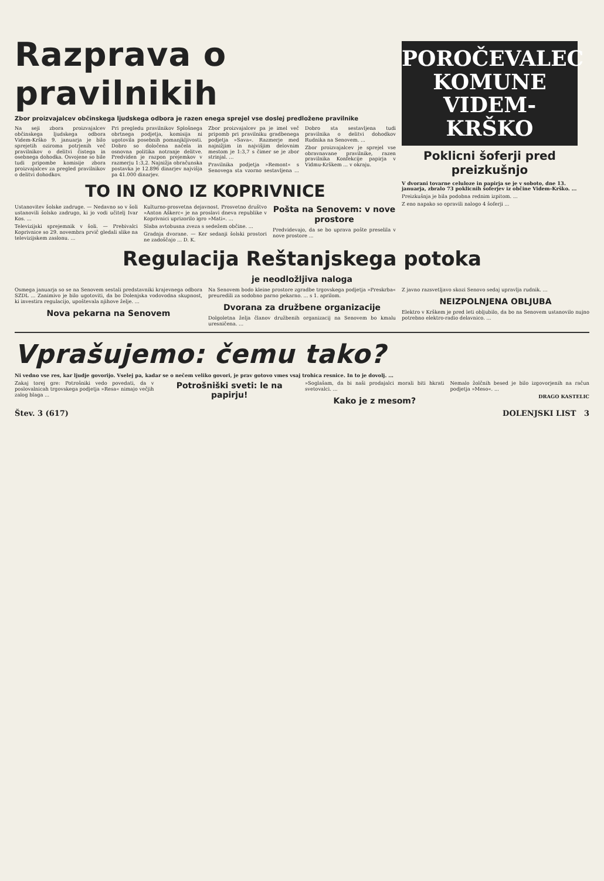Razprava o pravilnikih
Zbor proizvajalcev občinskega ljudskega odbora je razen enega sprejel vse doslej predložene pravilnike
Na seji zbora proizvajalcev občinskega ljudskega odbora Videm-Krško 9. januarja je bilo sprejetih oziroma potrjenih več pravilnikov o delitvi čistega in osebnega dohodka. Osvojene so bile tudi pripombe komisije zbora proizvajalcev za pregled pravilnikov o delitvi dohodkov.
Pri pregledu pravilnikov Splošnega obrtnega podjetja, komisija ni ugotovila posebnih pomanjkljivosti. Dobro so določena načela in osnovna politika notranje delitve. Predviden je razpon prejemkov v razmerju 1:3,2. Najnižja obračunska postavka je 12.896 dinarjev najvišja pa 41.000 dinarjev.
Zbor proizvajalcev pa je imel več pripomb pri pravilniku gradbenega podjetja »Sava«. Razmerje med najnižjim in najvišjim delovnim mestom je 1:3,7 s čimer se je zbor strinjal. ...
Pravilnika podjetja »Remont« s Senovega sta vzorno sestavljena ... Dobro sta sestavljena tudi pravilnika o delitvi dohodkov Rudnika na Senovem. ...
Zbor proizvajalcev je sprejel vse obravnavane pravilnike, razen pravilnika Konfekcije papirja v Vidmu-Krškem ... v okraju.
TO IN ONO IZ KOPRIVNICE
Ustanovitev šolske zadruge. — Nedavno so v šoli ustanovili šolsko zadrugo, ki jo vodi učitelj Ivar Kos. ...
Televizijski sprejemnik v šoli. — Prebivalci Koprivnice so 29. novembra prvič gledali slike na televizijskem zaslonu. ...
Kulturno-prosvetna dejavnost. Prosvetno društvo »Anton Aškerc« je na proslavi dneva republike v Koprivnici uprizorilo igro »Mati«. ...
Slaba avtobusna zveza s sedežem občine. ...
Gradnja dvorane. — Ker sedanji šolski prostori ne zadoščajo ... D. K.
Pošta na Senovem: v nove prostore
Predvidevajo, da se bo uprava pošte preselila v nove prostore ...
POROČEVALEC
KOMUNE
VIDEM-KRŠKO
Poklicni šoferji pred preizkušnjo
V dvorani tovarne celuloze in papirja se je v soboto, dne 13. januarja, zbralo 73 poklicnih šoferjev iz občine Videm-Krško. ...
Preizkušnja je bila podobna rednim izpitom. ...
Z eno napako so opravili nalogo 4 šoferji ...
Regulacija Reštanjskega potoka
je neodložljiva naloga
Osmega januarja so se na Senovem sestali predstavniki krajevnega odbora SZDL ... Zanimivo je bilo ugotoviti, da bo Dolenjska vodovodna skupnost, ki investira regulacijo, upoštevala njihove želje. ...
Nova pekarna na Senovem
Na Senovem bodo kleine prostore zgradbe trgovskega podjetja »Preskrba« preuredili za sodobno parno pekarno. ... s 1. aprilom.
Dvorana za družbene organizacije
Dolgoletna želja članov družbenih organizacij na Senovem bo kmalu uresničena. ...
Z javno razsvetljavo skozi Senovo sedaj upravlja rudnik. ...
NEIZPOLNJENA OBLJUBA
Elektro v Krškem je pred leti obljubilo, da bo na Senovem ustanovilo nujno potrebno elektro-radio delavnico. ...
Vprašujemo: čemu tako?
Ni vedno vse res, kar ljudje govorijo. Vselej pa, kadar se o nečem veliko govori, je prav gotovo vmes vsaj trohica resnice. In to je dovolj. ...
Zakaj torej gre: Potrošniki vedo povedati, da v poslovalnicah trgovskega podjetja »Resa« nimajo večjih zalog blaga ...
Potrošniški sveti: le na papirju!
»Soglašam, da bi naši prodajalci morali biti hkrati svetovalci. ...
Kako je z mesom?
Nemalo žolčnih besed je bilo izgovorjenih na račun podjetja »Meso«. ...
DRAGO KASTELIC
Štev. 3 (617) DOLENJSKI LIST 3